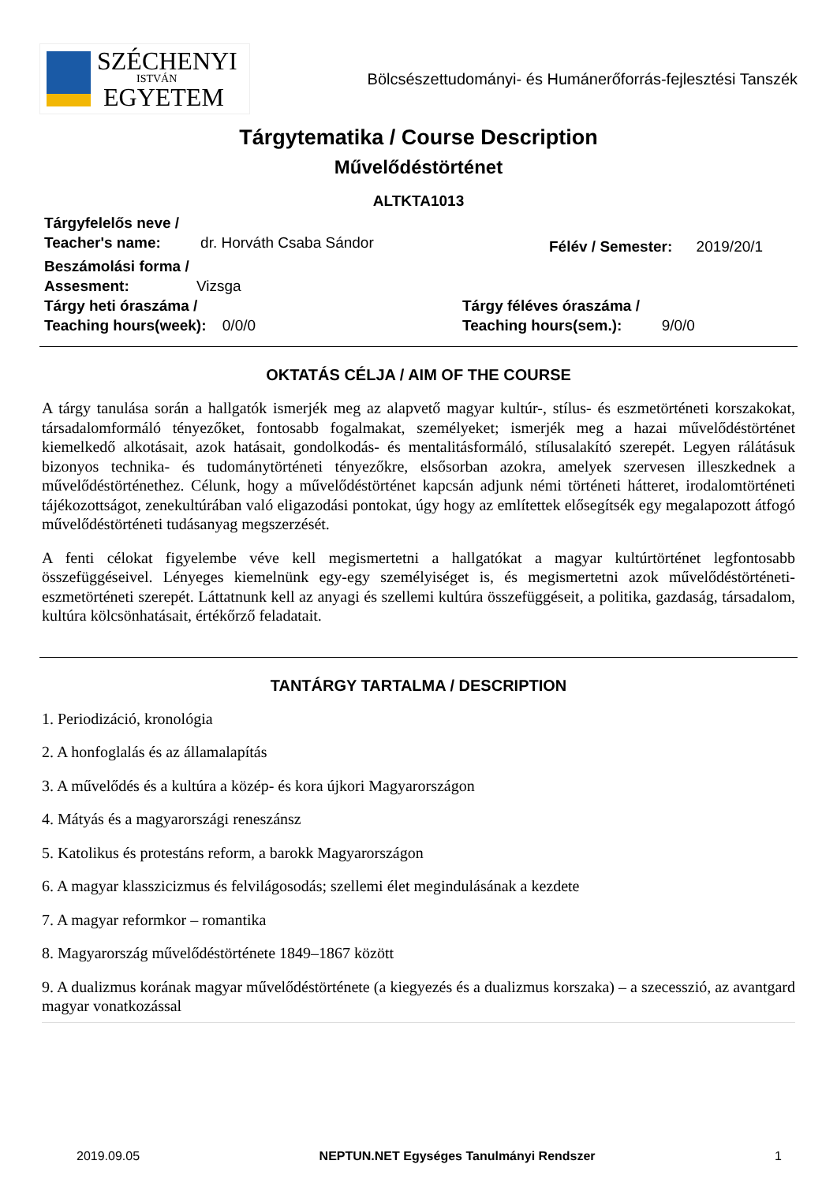SZÉCHENYI
ISTVÁN
EGYETEM
Bölcsészettudományi- és Humánerőforrás-fejlesztési Tanszék
Tárgytematika / Course Description
Művelődéstörténet
ALTKTA1013
Tárgyfelelős neve /
Teacher's name: dr. Horváth Csaba Sándor
Félév / Semester: 2019/20/1
Beszámolási forma /
Assesment: Vizsga
Tárgy heti óraszáma /
Teaching hours(week): 0/0/0
Tárgy féléves óraszáma /
Teaching hours(sem.): 9/0/0
OKTATÁS CÉLJA / AIM OF THE COURSE
A tárgy tanulása során a hallgatók ismerjék meg az alapvető magyar kultúr-, stílus- és eszmetörténeti korszakokat, társadalomformáló tényezőket, fontosabb fogalmakat, személyeket; ismerjék meg a hazai művelődéstörténet kiemelkedő alkotásait, azok hatásait, gondolkodás- és mentalitásformáló, stílusalakító szerepét. Legyen rálátásuk bizonyos technika- és tudománytörténeti tényezőkre, elsősorban azokra, amelyek szervesen illeszkednek a művelődéstörténethez. Célunk, hogy a művelődéstörténet kapcsán adjunk némi történeti hátteret, irodalomtörténeti tájékozottságot, zenekultúrában való eligazodási pontokat, úgy hogy az említettek elősegítsék egy megalapozott átfogó művelődéstörténeti tudásanyag megszerzését.
A fenti célokat figyelembe véve kell megismertetni a hallgatókat a magyar kultúrtörténet legfontosabb összefüggéseivel. Lényeges kiemelnünk egy-egy személyiséget is, és megismertetni azok művelődéstörténeti-eszmetörténeti szerepét. Láttatnunk kell az anyagi és szellemi kultúra összefüggéseit, a politika, gazdaság, társadalom, kultúra kölcsönhatásait, értékőrző feladatait.
TANTÁRGY TARTALMA / DESCRIPTION
1. Periodizáció, kronológia
2. A honfoglalás és az államalapítás
3. A művelődés és a kultúra a közép- és kora újkori Magyarországon
4. Mátyás és a magyarországi reneszánsz
5. Katolikus és protestáns reform, a barokk Magyarországon
6. A magyar klasszicizmus és felvilágosodás; szellemi élet megindulásának a kezdete
7. A magyar reformkor – romantika
8. Magyarország művelődéstörténete 1849–1867 között
9. A dualizmus korának magyar művelődéstörténete (a kiegyezés és a dualizmus korszaka) – a szecesszió, az avantgard magyar vonatkozással
2019.09.05 NEPTUN.NET Egységes Tanulmányi Rendszer 1